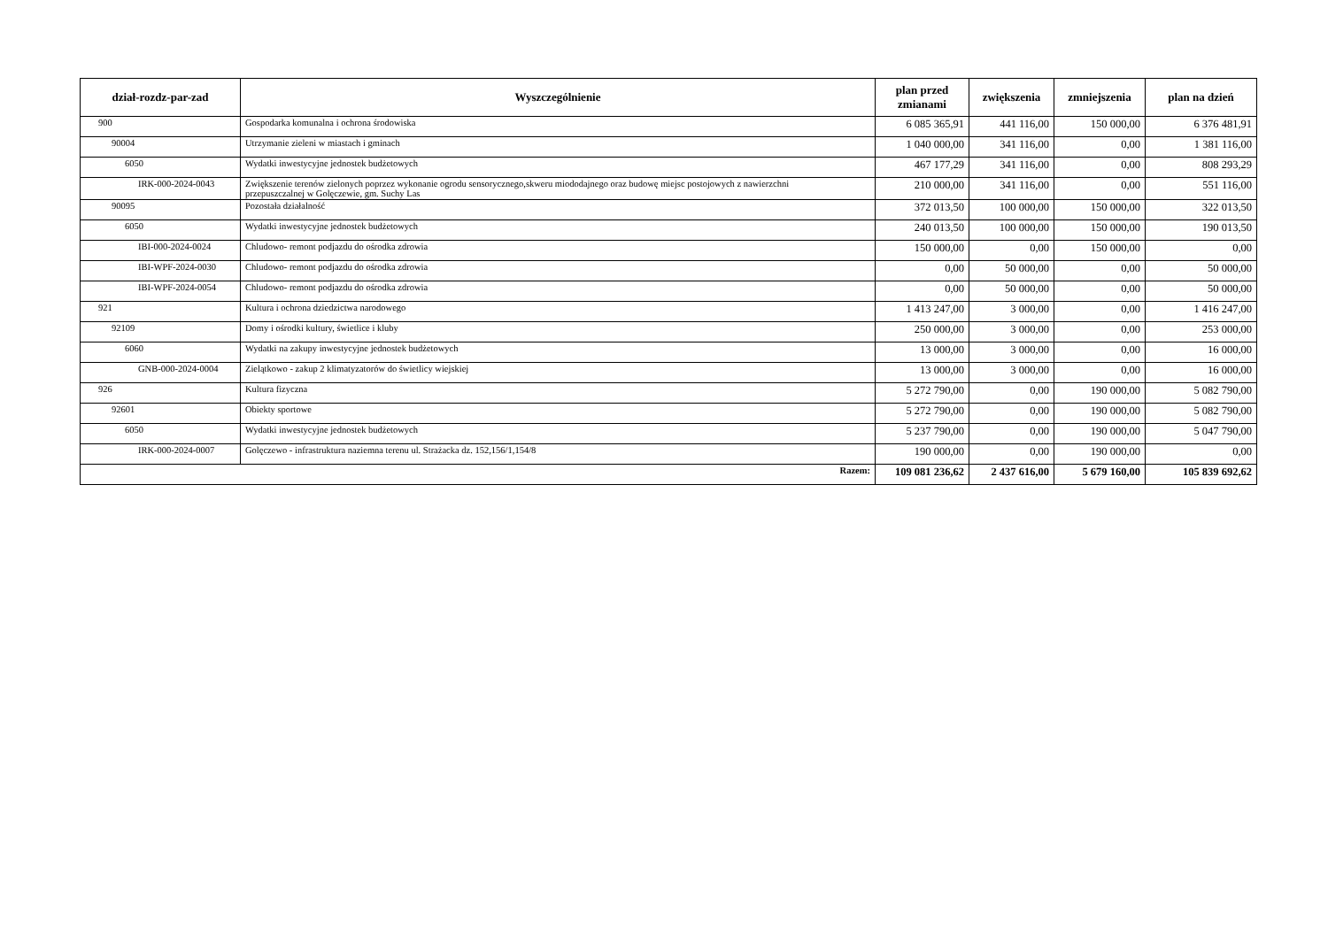| dział-rozdz-par-zad | Wyszczególnienie | plan przed zmianami | zwiększenia | zmniejszenia | plan na dzień |
| --- | --- | --- | --- | --- | --- |
| 900 | Gospodarka komunalna i ochrona środowiska | 6 085 365,91 | 441 116,00 | 150 000,00 | 6 376 481,91 |
| 90004 | Utrzymanie zieleni w miastach i gminach | 1 040 000,00 | 341 116,00 | 0,00 | 1 381 116,00 |
| 6050 | Wydatki inwestycyjne jednostek budżetowych | 467 177,29 | 341 116,00 | 0,00 | 808 293,29 |
| IRK-000-2024-0043 | Zwiększenie terenów zielonych poprzez wykonanie ogrodu sensorycznego,skweru miododajnego oraz budowę miejsc postojowych z nawierzchni przepuszczalnej w Golęczewie, gm. Suchy Las | 210 000,00 | 341 116,00 | 0,00 | 551 116,00 |
| 90095 | Pozostała działalność | 372 013,50 | 100 000,00 | 150 000,00 | 322 013,50 |
| 6050 | Wydatki inwestycyjne jednostek budżetowych | 240 013,50 | 100 000,00 | 150 000,00 | 190 013,50 |
| IBI-000-2024-0024 | Chludowo- remont podjazdu do ośrodka zdrowia | 150 000,00 | 0,00 | 150 000,00 | 0,00 |
| IBI-WPF-2024-0030 | Chludowo- remont podjazdu do ośrodka zdrowia | 0,00 | 50 000,00 | 0,00 | 50 000,00 |
| IBI-WPF-2024-0054 | Chludowo- remont podjazdu do ośrodka zdrowia | 0,00 | 50 000,00 | 0,00 | 50 000,00 |
| 921 | Kultura i ochrona dziedzictwa narodowego | 1 413 247,00 | 3 000,00 | 0,00 | 1 416 247,00 |
| 92109 | Domy i ośrodki kultury, świetlice i kluby | 250 000,00 | 3 000,00 | 0,00 | 253 000,00 |
| 6060 | Wydatki na zakupy inwestycyjne jednostek budżetowych | 13 000,00 | 3 000,00 | 0,00 | 16 000,00 |
| GNB-000-2024-0004 | Zielątkowo - zakup 2 klimatyzatorów do świetlicy wiejskiej | 13 000,00 | 3 000,00 | 0,00 | 16 000,00 |
| 926 | Kultura fizyczna | 5 272 790,00 | 0,00 | 190 000,00 | 5 082 790,00 |
| 92601 | Obiekty sportowe | 5 272 790,00 | 0,00 | 190 000,00 | 5 082 790,00 |
| 6050 | Wydatki inwestycyjne jednostek budżetowych | 5 237 790,00 | 0,00 | 190 000,00 | 5 047 790,00 |
| IRK-000-2024-0007 | Golęczewo - infrastruktura naziemna terenu ul. Strażacka dz. 152,156/1,154/8 | 190 000,00 | 0,00 | 190 000,00 | 0,00 |
| Razem: | | 109 081 236,62 | 2 437 616,00 | 5 679 160,00 | 105 839 692,62 |